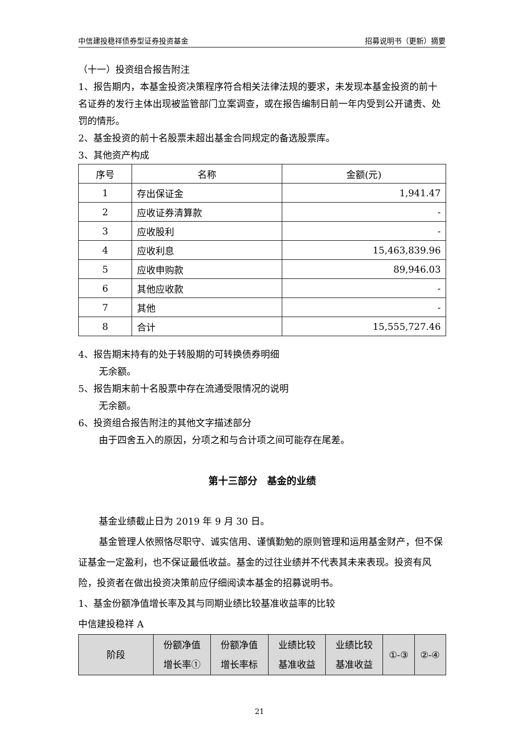中信建投稳祥债券型证券投资基金 招募说明书（更新）摘要
（十一）投资组合报告附注
1、报告期内，本基金投资决策程序符合相关法律法规的要求，未发现本基金投资的前十名证券的发行主体出现被监管部门立案调查，或在报告编制日前一年内受到公开谴责、处罚的情形。
2、基金投资的前十名股票未超出基金合同规定的备选股票库。
3、其他资产构成
| 序号 | 名称 | 金额(元) |
| --- | --- | --- |
| 1 | 存出保证金 | 1,941.47 |
| 2 | 应收证券清算款 | - |
| 3 | 应收股利 | - |
| 4 | 应收利息 | 15,463,839.96 |
| 5 | 应收申购款 | 89,946.03 |
| 6 | 其他应收款 | - |
| 7 | 其他 | - |
| 8 | 合计 | 15,555,727.46 |
4、报告期末持有的处于转股期的可转换债券明细
无余额。
5、报告期末前十名股票中存在流通受限情况的说明
无余额。
6、投资组合报告附注的其他文字描述部分
由于四舍五入的原因，分项之和与合计项之间可能存在尾差。
第十三部分　基金的业绩
基金业绩截止日为 2019 年 9 月 30 日。
基金管理人依照恪尽职守、诚实信用、谨慎勤勉的原则管理和运用基金财产，但不保证基金一定盈利，也不保证最低收益。基金的过往业绩并不代表其未来表现。投资有风险，投资者在做出投资决策前应仔细阅读本基金的招募说明书。
1、基金份额净值增长率及其与同期业绩比较基准收益率的比较
中信建投稳祥 A
| 阶段 | 份额净值 增长率① | 份额净值 增长率标 | 业绩比较 基准收益 | 业绩比较 基准收益 | ①-③ | ②-④ |
| --- | --- | --- | --- | --- | --- | --- |
21